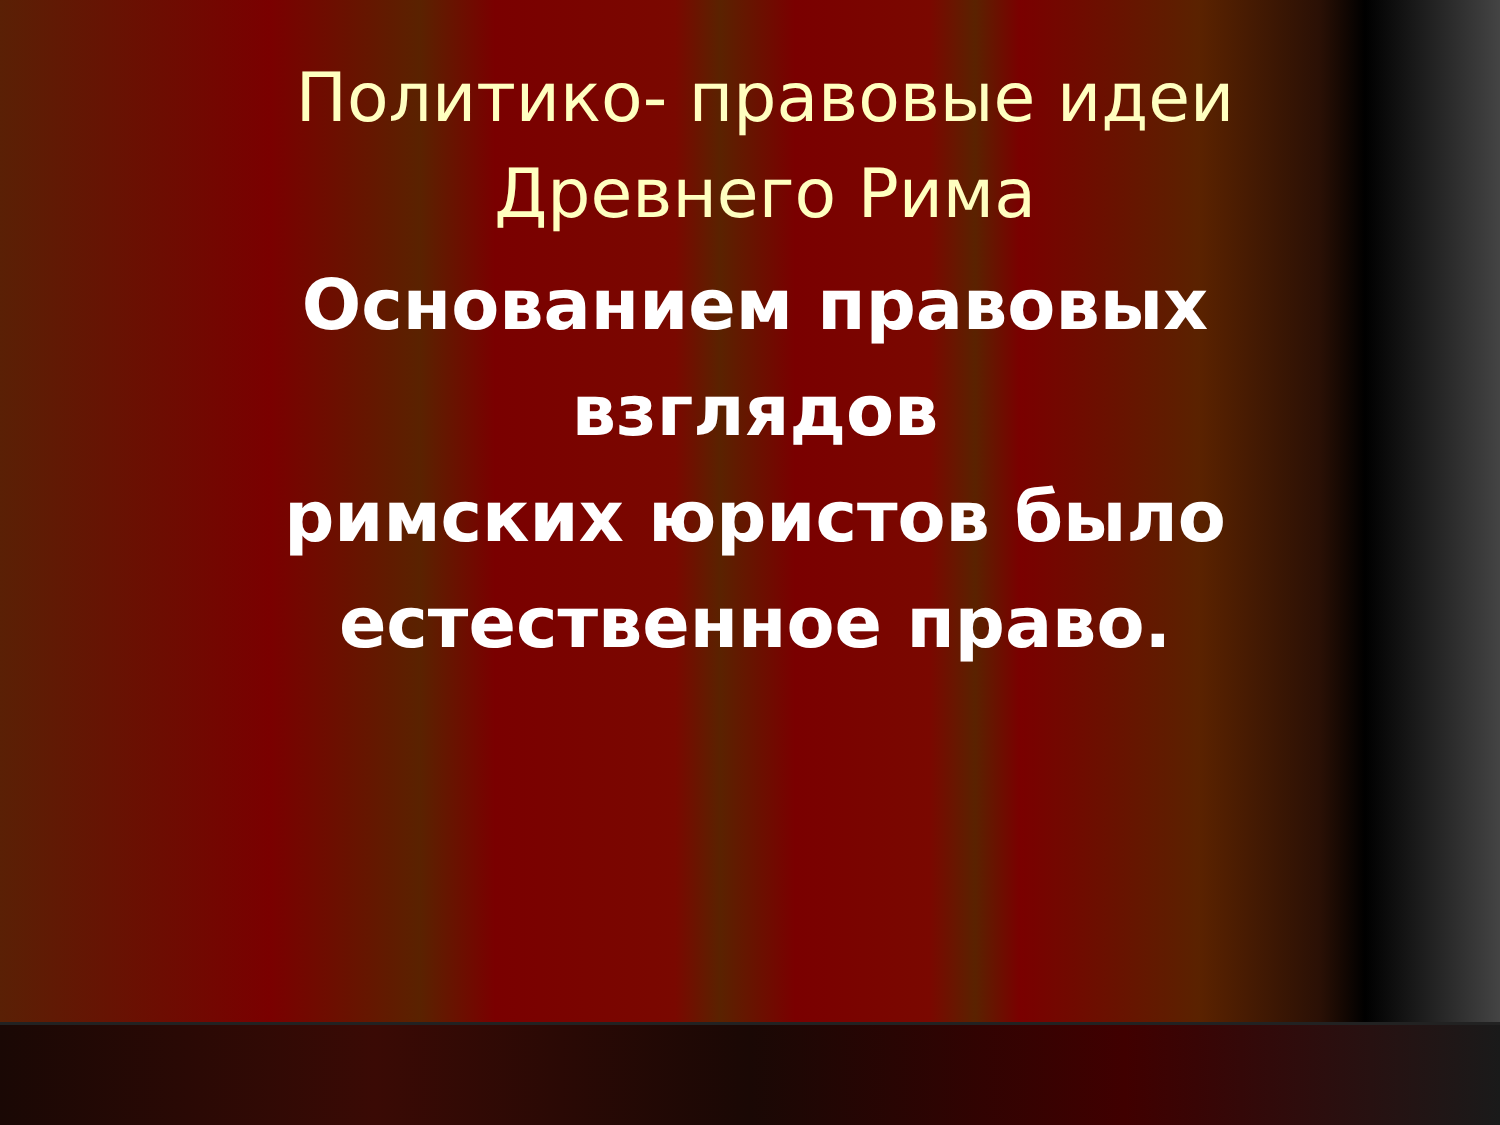Политико- правовые идеи Древнего Рима
Основанием правовых взглядов
римских юристов было естественное право.